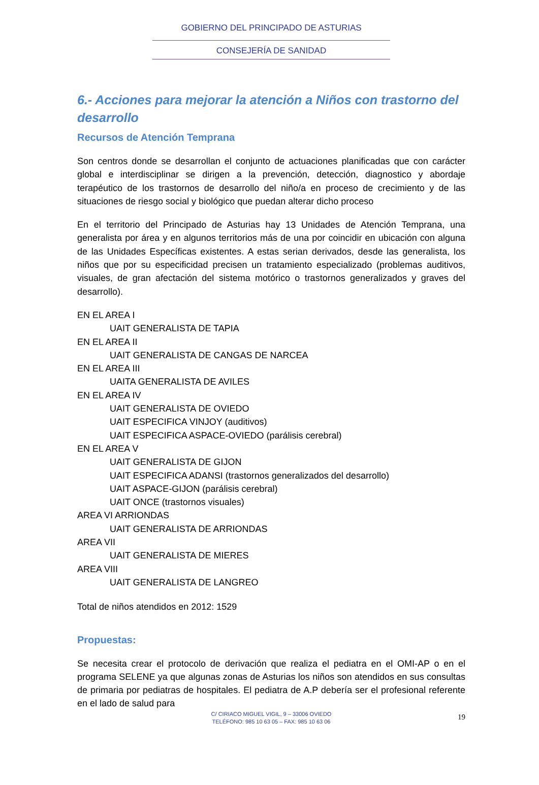GOBIERNO DEL PRINCIPADO DE ASTURIAS
CONSEJERÍA DE SANIDAD
6.- Acciones para mejorar la atención a Niños con trastorno del desarrollo
Recursos de Atención Temprana
Son centros donde se desarrollan el conjunto de actuaciones planificadas que con carácter global e interdisciplinar se dirigen a la prevención, detección, diagnostico y abordaje terapéutico de los trastornos de desarrollo del niño/a en proceso de crecimiento y de las situaciones de riesgo social y biológico que puedan alterar dicho proceso
En el territorio del Principado de Asturias hay 13 Unidades de Atención Temprana, una generalista por área y en algunos territorios más de una por coincidir en ubicación con alguna de las Unidades Específicas existentes. A estas serian derivados, desde las generalista, los niños que por su especificidad precisen un tratamiento especializado (problemas auditivos, visuales, de gran afectación del sistema motórico o trastornos generalizados y graves del desarrollo).
EN EL AREA I
UAIT GENERALISTA DE TAPIA
EN EL AREA II
UAIT GENERALISTA DE CANGAS DE NARCEA
EN EL AREA III
UAITA GENERALISTA DE AVILES
EN EL AREA IV
UAIT GENERALISTA DE OVIEDO
UAIT ESPECIFICA VINJOY (auditivos)
UAIT ESPECIFICA ASPACE-OVIEDO (parálisis cerebral)
EN EL AREA V
UAIT GENERALISTA DE GIJON
UAIT ESPECIFICA ADANSI (trastornos generalizados del desarrollo)
UAIT ASPACE-GIJON (parálisis cerebral)
UAIT ONCE (trastornos visuales)
AREA VI ARRIONDAS
UAIT GENERALISTA DE ARRIONDAS
AREA VII
UAIT GENERALISTA DE MIERES
AREA VIII
UAIT GENERALISTA DE LANGREO
Total de niños atendidos en 2012: 1529
Propuestas:
Se necesita crear el protocolo de derivación que realiza el pediatra en el OMI-AP o en el programa SELENE ya que algunas zonas de Asturias los niños son atendidos en sus consultas de primaria por pediatras de hospitales. El pediatra de A.P debería ser el profesional referente en el lado de salud para
C/ CIRIACO MIGUEL VIGIL, 9 – 33006 OVIEDO
TELÉFONO: 985 10 63 05 – FAX: 985 10 63 06
19